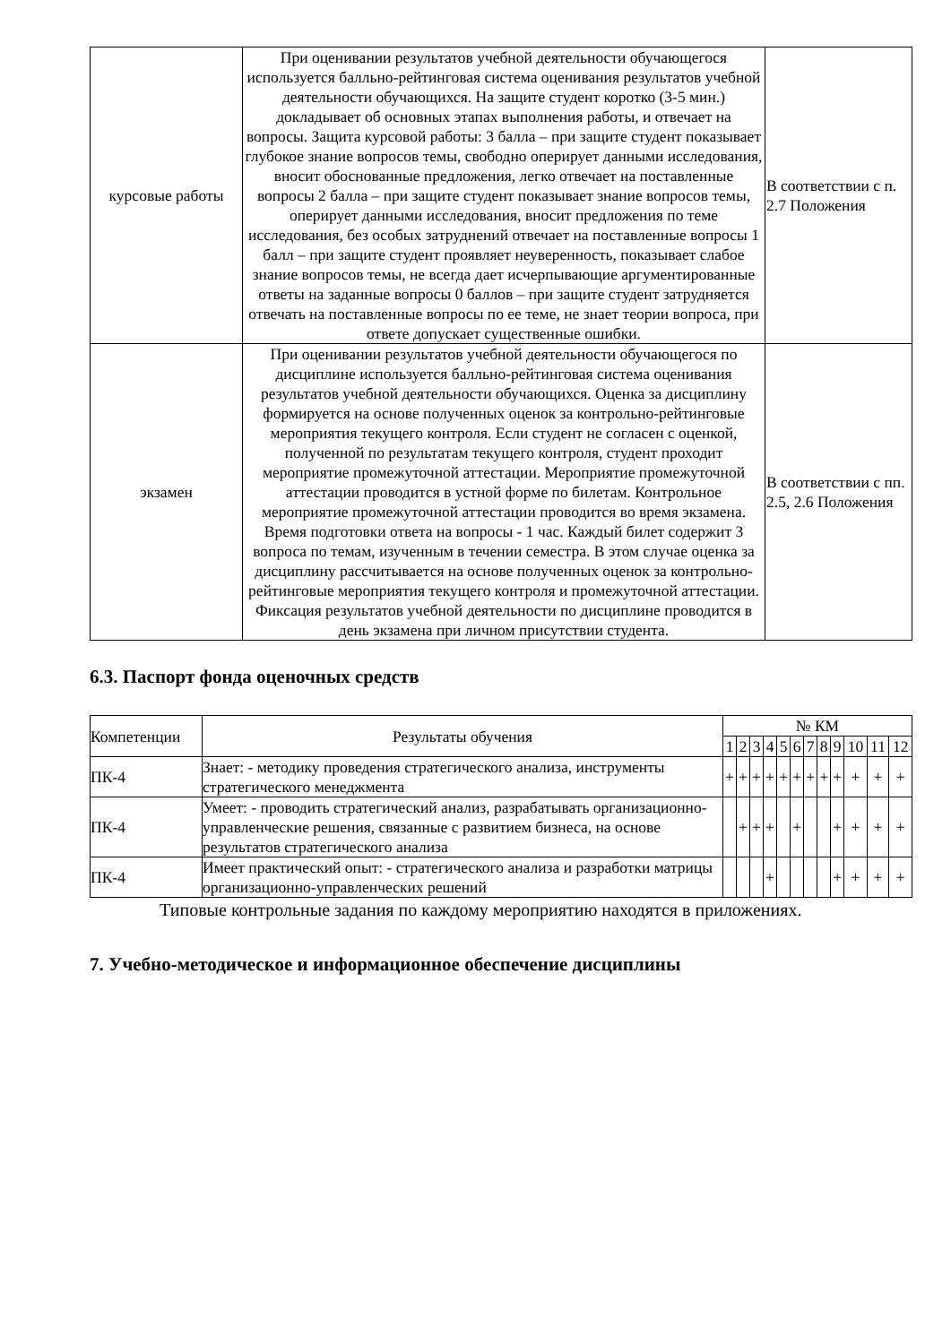| курсовые работы | При оценивании результатов учебной деятельности обучающегося используется балльно-рейтинговая система оценивания результатов учебной деятельности обучающихся. На защите студент коротко (3-5 мин.) докладывает об основных этапах выполнения работы, и отвечает на вопросы. Защита курсовой работы: 3 балла – при защите студент показывает глубокое знание вопросов темы, свободно оперирует данными исследования, вносит обоснованные предложения, легко отвечает на поставленные вопросы 2 балла – при защите студент показывает знание вопросов темы, оперирует данными исследования, вносит предложения по теме исследования, без особых затруднений отвечает на поставленные вопросы 1 балл – при защите студент проявляет неуверенность, показывает слабое знание вопросов темы, не всегда дает исчерпывающие аргументированные ответы на заданные вопросы 0 баллов – при защите студент затрудняется отвечать на поставленные вопросы по ее теме, не знает теории вопроса, при ответе допускает существенные ошибки. | В соответствии с п. 2.7 Положения |
| экзамен | При оценивании результатов учебной деятельности обучающегося по дисциплине используется балльно-рейтинговая система оценивания результатов учебной деятельности обучающихся. Оценка за дисциплину формируется на основе полученных оценок за контрольно-рейтинговые мероприятия текущего контроля. Если студент не согласен с оценкой, полученной по результатам текущего контроля, студент проходит мероприятие промежуточной аттестации. Мероприятие промежуточной аттестации проводится в устной форме по билетам. Контрольное мероприятие промежуточной аттестации проводится во время экзамена. Время подготовки ответа на вопросы - 1 час. Каждый билет содержит 3 вопроса по темам, изученным в течении семестра. В этом случае оценка за дисциплину рассчитывается на основе полученных оценок за контрольно-рейтинговые мероприятия текущего контроля и промежуточной аттестации. Фиксация результатов учебной деятельности по дисциплине проводится в день экзамена при личном присутствии студента. | В соответствии с пп. 2.5, 2.6 Положения |
6.3. Паспорт фонда оценочных средств
| Компетенции | Результаты обучения | № КМ | | | | | | | | | | | |
| | | 1 | 2 | 3 | 4 | 5 | 6 | 7 | 8 | 9 | 10 | 11 | 12 |
| ПК-4 | Знает: - методику проведения стратегического анализа, инструменты стратегического менеджмента | + | + | + | + | + | + | + | + | + | + | + | + |
| ПК-4 | Умеет: - проводить стратегический анализ, разрабатывать организационно-управленческие решения, связанные с развитием бизнеса, на основе результатов стратегического анализа | | + | + | + | | + | | | + | + | + | + |
| ПК-4 | Имеет практический опыт: - стратегического анализа и разработки матрицы организационно-управленческих решений | | | | + | | | | | + | + | + | + |
Типовые контрольные задания по каждому мероприятию находятся в приложениях.
7. Учебно-методическое и информационное обеспечение дисциплины